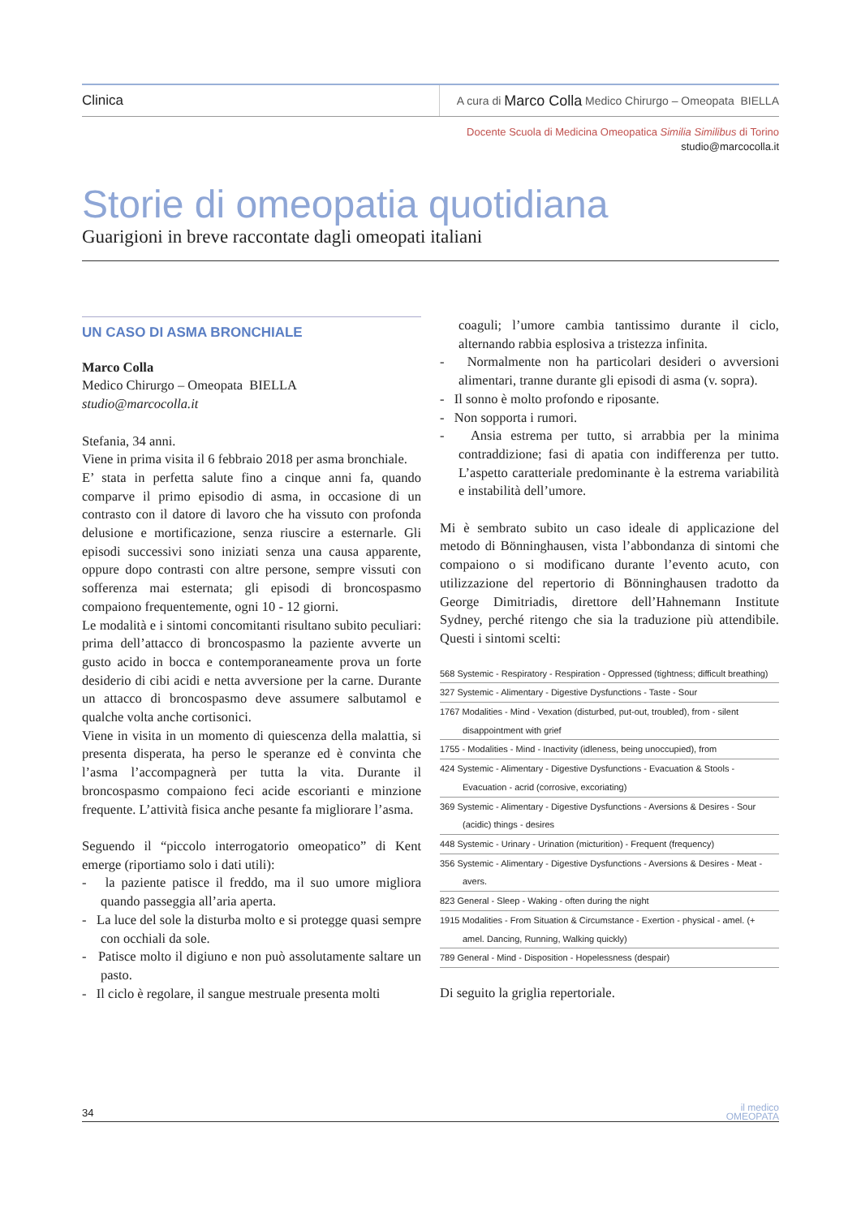Clinica
A cura di Marco Colla Medico Chirurgo – Omeopata BIELLA
Docente Scuola di Medicina Omeopatica Similia Similibus di Torino
studio@marcocolla.it
Storie di omeopatia quotidiana
Guarigioni in breve raccontate dagli omeopati italiani
UN CASO DI ASMA BRONCHIALE
Marco Colla
Medico Chirurgo – Omeopata BIELLA
studio@marcocolla.it
Stefania, 34 anni.
Viene in prima visita il 6 febbraio 2018 per asma bronchiale.
E’ stata in perfetta salute fino a cinque anni fa, quando comparve il primo episodio di asma, in occasione di un contrasto con il datore di lavoro che ha vissuto con profonda delusione e mortificazione, senza riuscire a esternarle. Gli episodi successivi sono iniziati senza una causa apparente, oppure dopo contrasti con altre persone, sempre vissuti con sofferenza mai esternata; gli episodi di broncospasmo compaiono frequentemente, ogni 10 - 12 giorni.
Le modalità e i sintomi concomitanti risultano subito peculiari: prima dell’attacco di broncospasmo la paziente avverte un gusto acido in bocca e contemporaneamente prova un forte desiderio di cibi acidi e netta avversione per la carne. Durante un attacco di broncospasmo deve assumere salbutamol e qualche volta anche cortisonici.
Viene in visita in un momento di quiescenza della malattia, si presenta disperata, ha perso le speranze ed è convinta che l’asma l’accompagnerà per tutta la vita. Durante il broncospasmo compaiono feci acide escorianti e minzione frequente. L’attività fisica anche pesante fa migliorare l’asma.
Seguendo il “piccolo interrogatorio omeopatico” di Kent emerge (riportiamo solo i dati utili):
- la paziente patisce il freddo, ma il suo umore migliora quando passeggia all’aria aperta.
- La luce del sole la disturba molto e si protegge quasi sempre con occhiali da sole.
- Patisce molto il digiuno e non può assolutamente saltare un pasto.
- Il ciclo è regolare, il sangue mestruale presenta molti
coaguli; l’umore cambia tantissimo durante il ciclo, alternando rabbia esplosiva a tristezza infinita.
- Normalmente non ha particolari desideri o avversioni alimentari, tranne durante gli episodi di asma (v. sopra).
- Il sonno è molto profondo e riposante.
- Non sopporta i rumori.
- Ansia estrema per tutto, si arrabbia per la minima contraddizione; fasi di apatia con indifferenza per tutto. L’aspetto caratteriale predominante è la estrema variabilità e instabilità dell’umore.
Mi è sembrato subito un caso ideale di applicazione del metodo di Bönninghausen, vista l’abbondanza di sintomi che compaiono o si modificano durante l’evento acuto, con utilizzazione del repertorio di Bönninghausen tradotto da George Dimitriadis, direttore dell’Hahnemann Institute Sydney, perché ritengo che sia la traduzione più attendibile. Questi i sintomi scelti:
568 Systemic - Respiratory - Respiration - Oppressed (tightness; difficult breathing)
327 Systemic - Alimentary - Digestive Dysfunctions - Taste - Sour
1767 Modalities - Mind - Vexation (disturbed, put-out, troubled), from - silent disappointment with grief
1755 - Modalities - Mind - Inactivity (idleness, being unoccupied), from
424 Systemic - Alimentary - Digestive Dysfunctions - Evacuation & Stools - Evacuation - acrid (corrosive, excoriating)
369 Systemic - Alimentary - Digestive Dysfunctions - Aversions & Desires - Sour (acidic) things - desires
448 Systemic - Urinary - Urination (micturition) - Frequent (frequency)
356 Systemic - Alimentary - Digestive Dysfunctions - Aversions & Desires - Meat - avers.
823 General - Sleep - Waking - often during the night
1915 Modalities - From Situation & Circumstance - Exertion - physical - amel. (+ amel. Dancing, Running, Walking quickly)
789 General - Mind - Disposition - Hopelessness (despair)
Di seguito la griglia repertoriale.
34 il medico
OMEOPATA